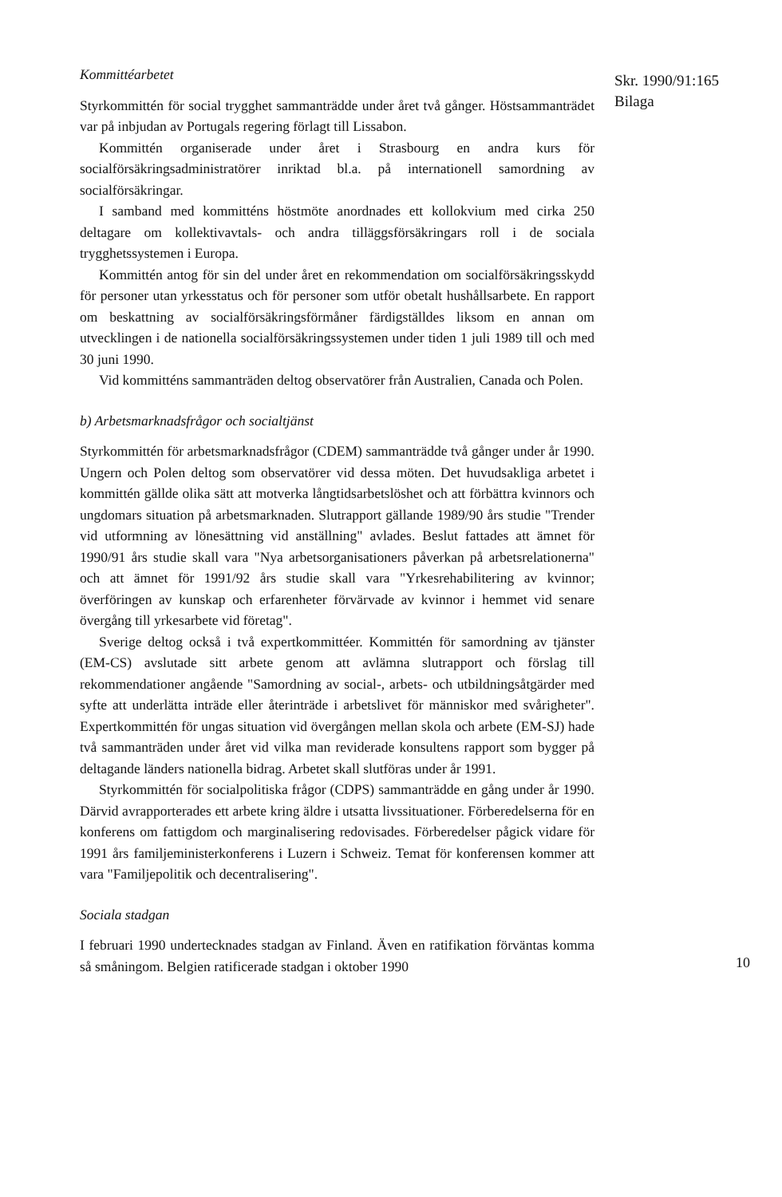Kommittéarbetet
Styrkommittén för social trygghet sammanträdde under året två gånger. Höstsammanträdet var på inbjudan av Portugals regering förlagt till Lissabon.
Kommittén organiserade under året i Strasbourg en andra kurs för socialförsäkringsadministratörer inriktad bl.a. på internationell samordning av socialförsäkringar.
I samband med kommitténs höstmöte anordnades ett kollokvium med cirka 250 deltagare om kollektivavtals- och andra tilläggsförsäkringars roll i de sociala trygghetssystemen i Europa.
Kommittén antog för sin del under året en rekommendation om socialförsäkringsskydd för personer utan yrkesstatus och för personer som utför obetalt hushållsarbete. En rapport om beskattning av socialförsäkringsförmåner färdigställdes liksom en annan om utvecklingen i de nationella socialförsäkringssystemen under tiden 1 juli 1989 till och med 30 juni 1990.
Vid kommitténs sammanträden deltog observatörer från Australien, Canada och Polen.
b) Arbetsmarknadsfrågor och socialtjänst
Styrkommittén för arbetsmarknadsfrågor (CDEM) sammanträdde två gånger under år 1990. Ungern och Polen deltog som observatörer vid dessa möten. Det huvudsakliga arbetet i kommittén gällde olika sätt att motverka långtidsarbetslöshet och att förbättra kvinnors och ungdomars situation på arbetsmarknaden. Slutrapport gällande 1989/90 års studie "Trender vid utformning av lönesättning vid anställning" avlades. Beslut fattades att ämnet för 1990/91 års studie skall vara "Nya arbetsorganisationers påverkan på arbetsrelationerna" och att ämnet för 1991/92 års studie skall vara "Yrkesrehabilitering av kvinnor; överföringen av kunskap och erfarenheter förvärvade av kvinnor i hemmet vid senare övergång till yrkesarbete vid företag".
Sverige deltog också i två expertkommittéer. Kommittén för samordning av tjänster (EM-CS) avslutade sitt arbete genom att avlämna slutrapport och förslag till rekommendationer angående "Samordning av social-, arbets- och utbildningsåtgärder med syfte att underlätta inträde eller återinträde i arbetslivet för människor med svårigheter". Expertkommittén för ungas situation vid övergången mellan skola och arbete (EM-SJ) hade två sammanträden under året vid vilka man reviderade konsultens rapport som bygger på deltagande länders nationella bidrag. Arbetet skall slutföras under år 1991.
Styrkommittén för socialpolitiska frågor (CDPS) sammanträdde en gång under år 1990. Därvid avrapporterades ett arbete kring äldre i utsatta livssituationer. Förberedelserna för en konferens om fattigdom och marginalisering redovisades. Förberedelser pågick vidare för 1991 års familjeministerkonferens i Luzern i Schweiz. Temat för konferensen kommer att vara "Familjepolitik och decentralisering".
Sociala stadgan
I februari 1990 undertecknades stadgan av Finland. Även en ratifikation förväntas komma så småningom. Belgien ratificerade stadgan i oktober 1990
Skr. 1990/91:165
Bilaga
10